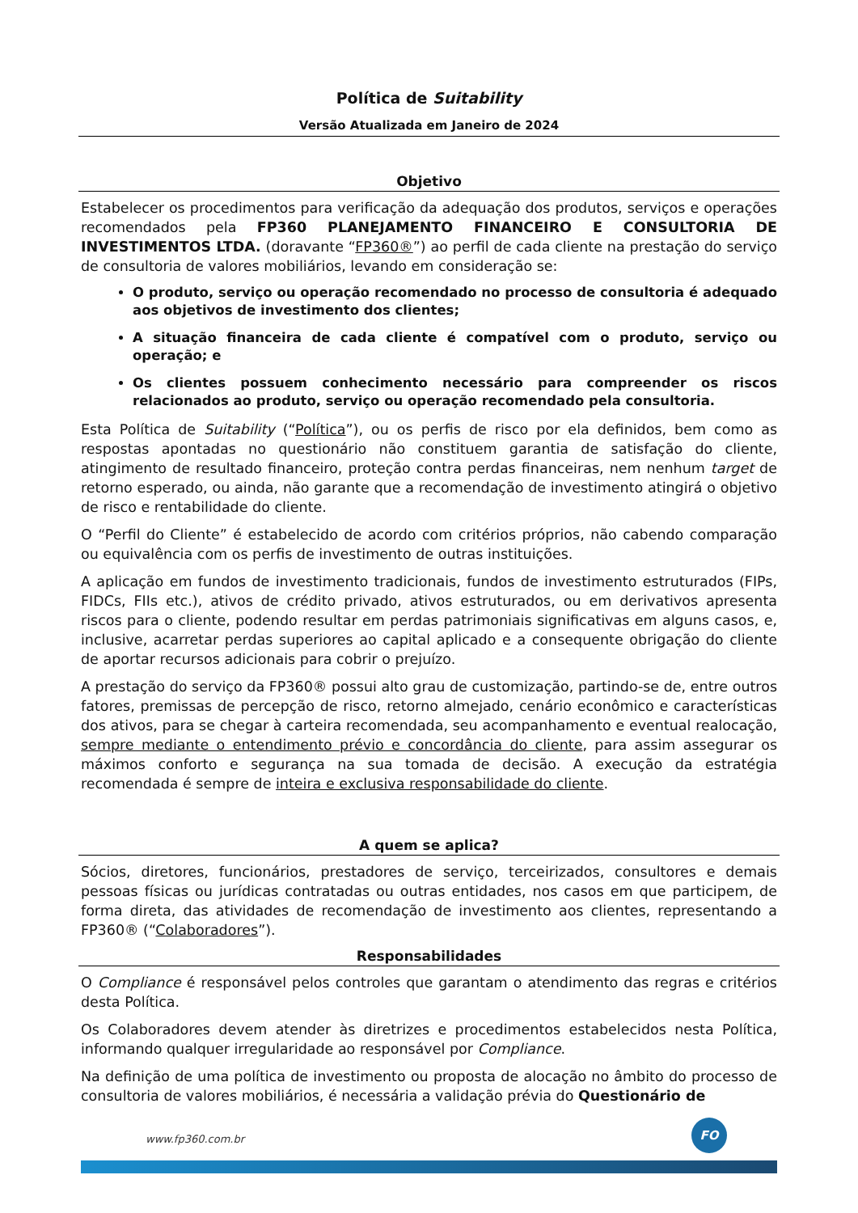Política de Suitability
Versão Atualizada em Janeiro de 2024
Objetivo
Estabelecer os procedimentos para verificação da adequação dos produtos, serviços e operações recomendados pela FP360 PLANEJAMENTO FINANCEIRO E CONSULTORIA DE INVESTIMENTOS LTDA. (doravante “FP360®”) ao perfil de cada cliente na prestação do serviço de consultoria de valores mobiliários, levando em consideração se:
O produto, serviço ou operação recomendado no processo de consultoria é adequado aos objetivos de investimento dos clientes;
A situação financeira de cada cliente é compatível com o produto, serviço ou operação; e
Os clientes possuem conhecimento necessário para compreender os riscos relacionados ao produto, serviço ou operação recomendado pela consultoria.
Esta Política de Suitability (“Política”), ou os perfis de risco por ela definidos, bem como as respostas apontadas no questionário não constituem garantia de satisfação do cliente, atingimento de resultado financeiro, proteção contra perdas financeiras, nem nenhum target de retorno esperado, ou ainda, não garante que a recomendação de investimento atingirá o objetivo de risco e rentabilidade do cliente.
O “Perfil do Cliente” é estabelecido de acordo com critérios próprios, não cabendo comparação ou equivalência com os perfis de investimento de outras instituições.
A aplicação em fundos de investimento tradicionais, fundos de investimento estruturados (FIPs, FIDCs, FIIs etc.), ativos de crédito privado, ativos estruturados, ou em derivativos apresenta riscos para o cliente, podendo resultar em perdas patrimoniais significativas em alguns casos, e, inclusive, acarretar perdas superiores ao capital aplicado e a consequente obrigação do cliente de aportar recursos adicionais para cobrir o prejuízo.
A prestação do serviço da FP360® possui alto grau de customização, partindo-se de, entre outros fatores, premissas de percepção de risco, retorno almejado, cenário econômico e características dos ativos, para se chegar à carteira recomendada, seu acompanhamento e eventual realocação, sempre mediante o entendimento prévio e concordância do cliente, para assim assegurar os máximos conforto e segurança na sua tomada de decisão. A execução da estratégia recomendada é sempre de inteira e exclusiva responsabilidade do cliente.
A quem se aplica?
Sócios, diretores, funcionários, prestadores de serviço, terceirizados, consultores e demais pessoas físicas ou jurídicas contratadas ou outras entidades, nos casos em que participem, de forma direta, das atividades de recomendação de investimento aos clientes, representando a FP360® (“Colaboradores”).
Responsabilidades
O Compliance é responsável pelos controles que garantam o atendimento das regras e critérios desta Política.
Os Colaboradores devem atender às diretrizes e procedimentos estabelecidos nesta Política, informando qualquer irregularidade ao responsável por Compliance.
Na definição de uma política de investimento ou proposta de alocação no âmbito do processo de consultoria de valores mobiliários, é necessária a validação prévia do Questionário de
www.fp360.com.br
FO